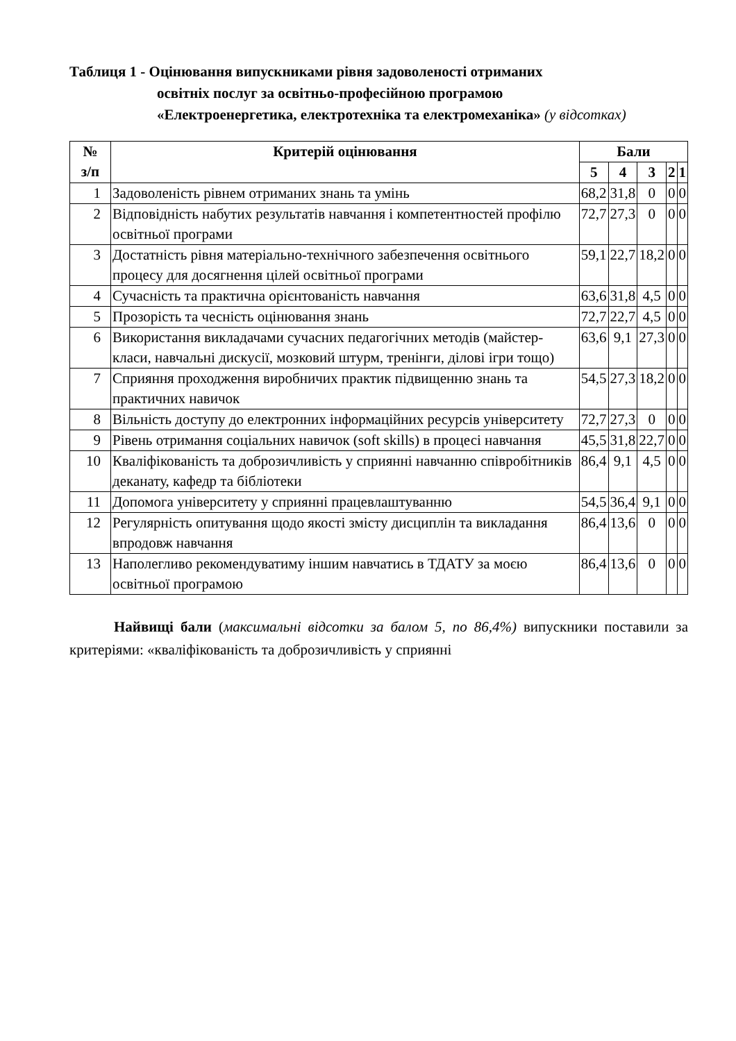Таблиця 1 - Оцінювання випускниками рівня задоволеності отриманих
освітніх послуг за освітньо-професійною програмою
«Електроенергетика, електротехніка та електромеханіка» (у відсотках)
| № з/п | Критерій оцінювання | Бали | | | | |
| --- | --- | --- | --- | --- | --- | --- |
| | | 5 | 4 | 3 | 2 | 1 |
| 1 | Задоволеність рівнем отриманих знань та умінь | 68,2 | 31,8 | 0 | 0 | 0 |
| 2 | Відповідність набутих результатів навчання і компетентностей профілю освітньої програми | 72,7 | 27,3 | 0 | 0 | 0 |
| 3 | Достатність рівня матеріально-технічного забезпечення освітнього процесу для досягнення цілей освітньої програми | 59,1 | 22,7 | 18,2 | 0 | 0 |
| 4 | Сучасність та практична орієнтованість навчання | 63,6 | 31,8 | 4,5 | 0 | 0 |
| 5 | Прозорість та чесність оцінювання знань | 72,7 | 22,7 | 4,5 | 0 | 0 |
| 6 | Використання викладачами сучасних педагогічних методів (майстер-класи, навчальні дискусії, мозковий штурм, тренінги, ділові ігри тощо) | 63,6 | 9,1 | 27,3 | 0 | 0 |
| 7 | Сприяння проходження виробничих практик підвищенню знань та практичних навичок | 54,5 | 27,3 | 18,2 | 0 | 0 |
| 8 | Вільність доступу до електронних інформаційних ресурсів університету | 72,7 | 27,3 | 0 | 0 | 0 |
| 9 | Рівень отримання соціальних навичок (soft skills) в процесі навчання | 45,5 | 31,8 | 22,7 | 0 | 0 |
| 10 | Кваліфікованість та доброзичливість у сприянні навчанню співробітників деканату, кафедр та бібліотеки | 86,4 | 9,1 | 4,5 | 0 | 0 |
| 11 | Допомога університету у сприянні працевлаштуванню | 54,5 | 36,4 | 9,1 | 0 | 0 |
| 12 | Регулярність опитування щодо якості змісту дисциплін та викладання впродовж навчання | 86,4 | 13,6 | 0 | 0 | 0 |
| 13 | Наполегливо рекомендуватиму іншим навчатись в ТДАТУ за моєю освітньої програмою | 86,4 | 13,6 | 0 | 0 | 0 |
Найвищі бали (максимальні відсотки за балом 5, по 86,4%) випускники поставили за критеріями: «кваліфікованість та доброзичливість у сприянні